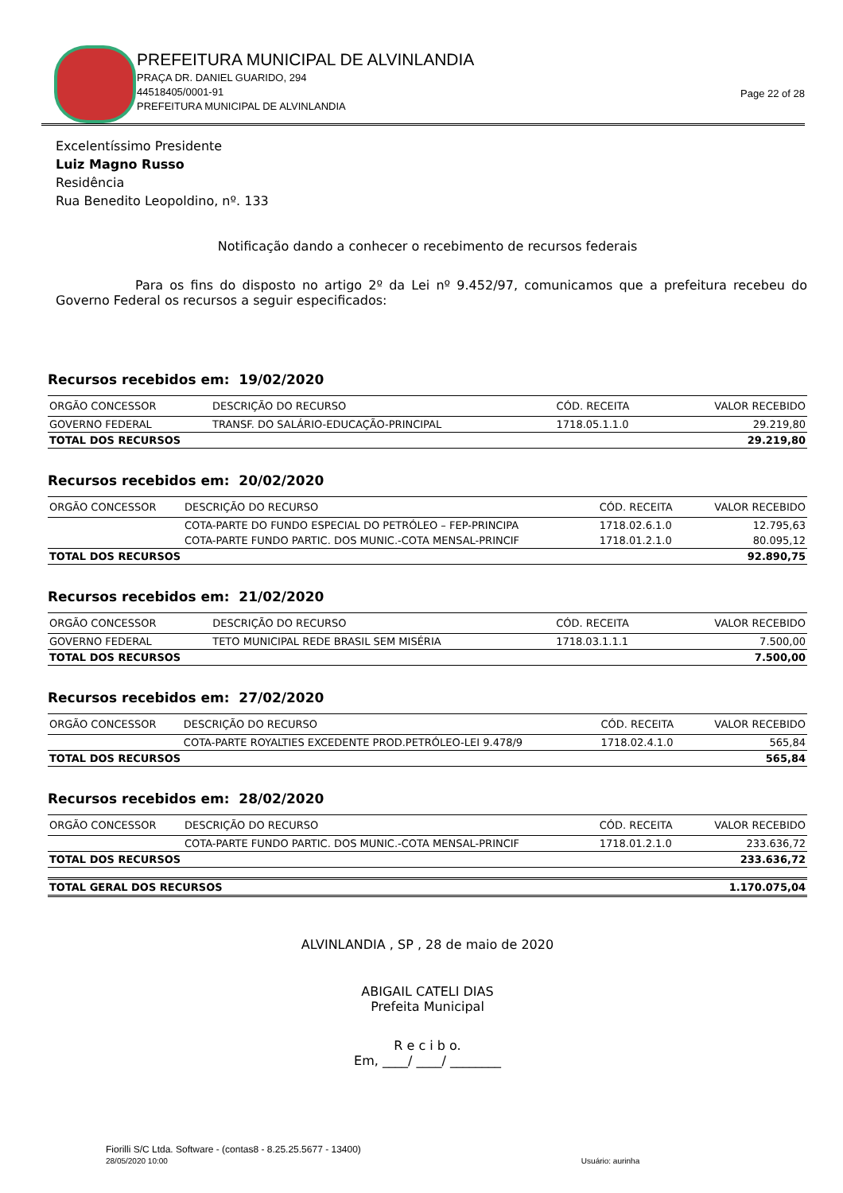PREFEITURA MUNICIPAL DE ALVINLANDIA
PRAÇA DR. DANIEL GUARIDO, 294
44518405/0001-91
PREFEITURA MUNICIPAL DE ALVINLANDIA
Page 22 of 28
Excelentíssimo Presidente
Luiz Magno Russo
Residência
Rua Benedito Leopoldino, nº. 133
Notificação dando a conhecer o recebimento de recursos federais
Para os fins do disposto no artigo 2º da Lei nº 9.452/97, comunicamos que a prefeitura recebeu do Governo Federal os recursos a seguir especificados:
Recursos recebidos em: 19/02/2020
| ORGÃO CONCESSOR | DESCRIÇÃO DO RECURSO | CÓD. RECEITA | VALOR RECEBIDO |
| --- | --- | --- | --- |
| GOVERNO FEDERAL | TRANSF. DO SALÁRIO-EDUCAÇÃO-PRINCIPAL | 1718.05.1.1.0 | 29.219,80 |
| TOTAL DOS RECURSOS | | | 29.219,80 |
Recursos recebidos em: 20/02/2020
| ORGÃO CONCESSOR | DESCRIÇÃO DO RECURSO | CÓD. RECEITA | VALOR RECEBIDO |
| --- | --- | --- | --- |
| | COTA-PARTE DO FUNDO ESPECIAL DO PETRÓLEO – FEP-PRINCIPA | 1718.02.6.1.0 | 12.795,63 |
| | COTA-PARTE FUNDO PARTIC. DOS MUNIC.-COTA MENSAL-PRINCIF | 1718.01.2.1.0 | 80.095,12 |
| TOTAL DOS RECURSOS | | | 92.890,75 |
Recursos recebidos em: 21/02/2020
| ORGÃO CONCESSOR | DESCRIÇÃO DO RECURSO | CÓD. RECEITA | VALOR RECEBIDO |
| --- | --- | --- | --- |
| GOVERNO FEDERAL | TETO MUNICIPAL REDE BRASIL SEM MISÉRIA | 1718.03.1.1.1 | 7.500,00 |
| TOTAL DOS RECURSOS | | | 7.500,00 |
Recursos recebidos em: 27/02/2020
| ORGÃO CONCESSOR | DESCRIÇÃO DO RECURSO | CÓD. RECEITA | VALOR RECEBIDO |
| --- | --- | --- | --- |
| | COTA-PARTE ROYALTIES EXCEDENTE PROD.PETRÓLEO-LEI 9.478/9 | 1718.02.4.1.0 | 565,84 |
| TOTAL DOS RECURSOS | | | 565,84 |
Recursos recebidos em: 28/02/2020
| ORGÃO CONCESSOR | DESCRIÇÃO DO RECURSO | CÓD. RECEITA | VALOR RECEBIDO |
| --- | --- | --- | --- |
| | COTA-PARTE FUNDO PARTIC. DOS MUNIC.-COTA MENSAL-PRINCIF | 1718.01.2.1.0 | 233.636,72 |
| TOTAL DOS RECURSOS | | | 233.636,72 |
| TOTAL GERAL DOS RECURSOS | 1.170.075,04 |
ALVINLANDIA , SP , 28 de maio de 2020
ABIGAIL CATELI DIAS
Prefeita Municipal
R e c i b o.
Em, ____/ ____/ ________
Fiorilli S/C Ltda. Software - (contas8 - 8.25.25.5677 - 13400)
28/05/2020 10:00 Usuário: aurinha